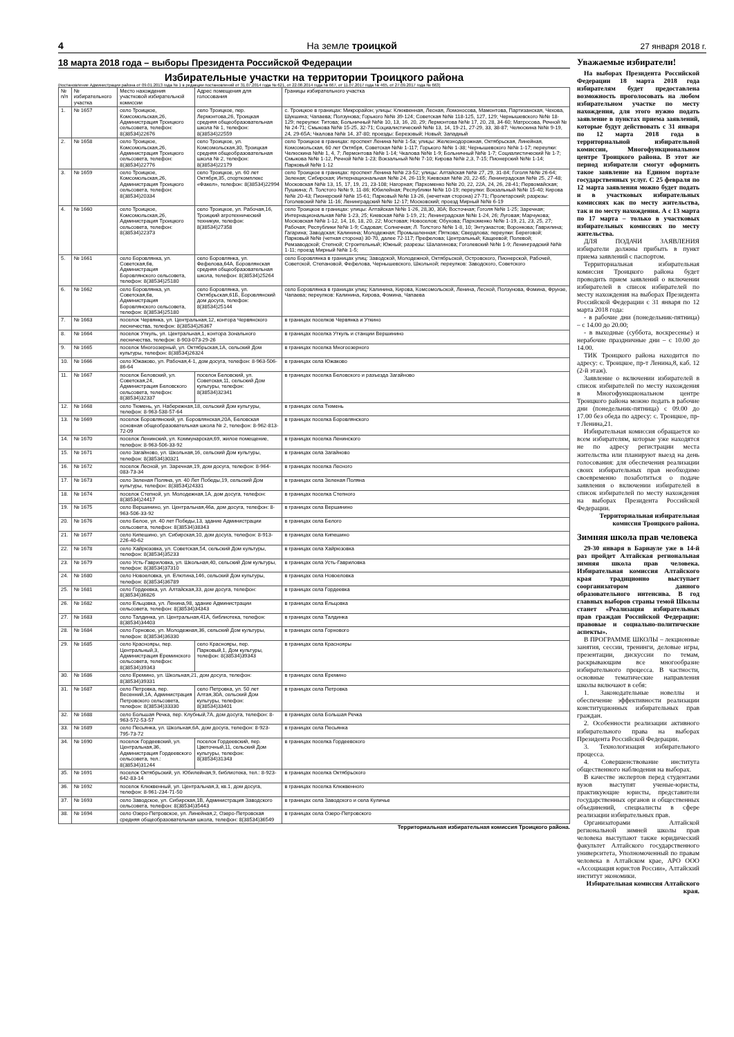4 На земле троицкой 27 января 2018 г.
18 марта 2018 года – выборы Президента Российской Федерации
Избирательные участки на территории Троицкого района
(постановление Администрации района от 09.01.2013 года № 1 в редакции постановлений от 31.07.2014 года № 621, от 22.08.2014 года № 667, от 11.07.2017 года № 465, от 27.09.2017 года № 663)
| № п/п | № избирательного участка | Место нахождения участковой избирательной комиссии | Адрес помещения для голосования | Границы избирательного участка |
| --- | --- | --- | --- | --- |
| 1. | № 1657 | село Троицкое, Комсомольская,26, Администрация Троицкого сельсовета, телефон: 8(38534)22676 | село Троицкое, пер. Лермонтова,26, Троицкая средняя общеобразовательная школа № 1, телефон: 8(38534)22559 | с. Троицкое в границах: Микрорайон; улицы: Клюквенная, Лесная, Ломоносова, Мамонтова, Партизанская, Чехова, Шукшина; Чапаева; Ползунова; Горького №№ 39-124; Советская №№ 118-125, 127, 129; Чернышевского №№ 18-129; переулки: Титова; Больничный №№ 10, 13, 16, 20, 29; Лермонтова №№ 17, 20, 28, 34-60; Матросова, Речной №№ 24-71; Смыкова №№ 15-25, 32-71; Социалистический №№ 13, 14, 19-21, 27-29, 33, 38-87; Челюскина №№ 9-19, 24, 29-65А; Чкалова №№ 14, 37-80; проезды: Березовый; Новый; Западный |
| 2. | № 1658 | село Троицкое, Комсомольская,26, Администрация Троицкого сельсовета, телефон: 8(38534)22776 | село Троицкое, ул. Комсомольская,30, Троицкая средняя общеобразовательная школа № 2, телефон: 8(38534)22179 | село Троицкое в границах: проспект Ленина №№ 1-5а; улицы: Железнодорожная, Октябрьская, Линейная, Комсомольская, 60 лет Октября, Советская №№ 1-117; Горького №№ 1-38; Чернышевского №№ 1-17; переулки: Челюскина №№ 1, 4, 7; Лермонтова №№ 1-14; Чкалова №№ 1-9; Больничный №№ 1-7; Социалистический № 1-7; Смыкова №№ 1-12, Речной №№ 1-23; Вокзальный №№ 7-10; Кирова №№ 2,3, 7-15; Пионерский №№ 1-14; Парковый №№ 1-12 |
| 3. | № 1659 | село Троицкое, Комсомольская,26, Администрация Троицкого сельсовета, телефон: 8(38534)20334 | село Троицкое, ул. 60 лет Октября,35, спорткомплекс «Факел», телефон: 8(38534)22994 | село Троицкое в границах: проспект Ленина №№ 23-52; улицы: Алтайская №№ 27, 29, 31-84; Гоголя №№ 26-64; Зеленая; Сибирская; Интернациональная №№ 24, 26-119; Киевская №№ 20, 22-65; Ленинградская №№ 25, 27-48; Московская №№ 13, 15, 17, 19, 21, 23-108; Нагорная; Пархоменко №№ 20, 22, 22А, 24, 26, 28-41; Первомайская; Пушкина; Л. Толстого №№ 9, 11-86; Юбилейная; Республики №№ 10-19; переулки: Вокзальный №№ 15-40; Кирова №№ 20-43; Пионерский №№ 15-61; Парковый №№ 13-26, (нечетная сторона) 27-71; Пролетарский; разрезы: Гоголевский №№ 11-16; Ленинградский №№ 12-17; Московский; проезд Мирный №№ 6-19 |
| 4. | № 1660 | село Троицкое, Комсомольская,26, Администрация Троицкого сельсовета, телефон: 8(38534)22373 | село Троицкое, ул. Рабочая,16, Троицкий агротехнический техникум, телефон: 8(38534)27358 | село Троицкое в границах: улицы: Алтайская №№ 1-26, 28,30, 30А; Восточная; Гоголя №№ 1-25; Заречная; Интернациональная №№ 1-23, 25; Киевская №№ 1-19, 21; Ленинградская №№ 1-24, 26; Луговая; Марчукова; Московская №№ 1-12, 14, 16, 18, 20, 22; Мостовая; Новоселов; Обухова; Пархоменко №№ 1-19, 21, 23, 25, 27; Рабочая; Республики №№ 1-9; Садовая; Солнечная; Л. Толстого №№ 1-8, 10; Энтузиастов; Воронкова; Гаврилина; Гагарина; Заводская; Калинина; Молодежная; Промышленная; Пяткова; Свердлова; переулки: Береговой; Парковый №№ (четная сторона) 30-70, далее 72-117; Префелова; Центральный; Кащеевой; Полевой; Ремзаводской; Степной; Строительный; Южный; разрезы: Шалагинова; Гоголевский №№ 1-9; Ленинградский №№ 1-11; проезд Мирный №№ 1-5; |
| 5. | № 1661 | село Боровлянка, ул. Советская,6в, Администрация Боровлянского сельсовета, телефон: 8(38534)25180 | село Боровлянка, ул. Фефелова,64А, Боровлянская средняя общеобразовательная школа, телефон: 8(38534)25264 | село Боровлянка в границах улиц: Заводской, Молодежной, Октябрьской, Островского, Пионерской, Рабочей, Советской, Степановой, Фефелова, Чернышевского, Школьной; переулков: Заводского, Советского |
| 6. | № 1662 | село Боровлянка, ул. Советская,6в, Администрация Боровлянского сельсовета, телефон: 8(38534)25180 | село Боровлянка, ул. Октябрьская,61Б, Боровлянский дом досуга, телефон: 8(38534)25144 | село Боровлянка в границах улиц: Калинина, Кирова, Комсомольской, Ленина, Лесной, Ползунова, Фомина, Фрунзе, Чапаева; переулков: Калинина, Кирова, Фомина, Чапаева |
| 7. | № 1663 | поселок Червянка, ул. Центральная,12, контора Червянского лесничества, телефон: 8(38534)26367 | | в границах поселков Червянка и Уткино |
| 8. | № 1664 | поселок Уткуль, ул. Центральная,1, контора Зонального лесничества, телефон: 8-903-073-29-26 | | в границах поселка Уткуль и станции Вершинино |
| 9. | № 1665 | поселок Многоозерный, ул. Октябрьская,1А, сельский Дом культуры, телефон: 8(38534)26324 | | в границах поселка Многоозерного |
| 10. | № 1666 | село Южаково, ул. Рабочая,4-1, дом досуга, телефон: 8-963-506-86-64 | | в границах села Южаково |
| 11. | № 1667 | поселок Беловский, ул. Советская,24, Администрация Беловского сельсовета, телефон: 8(38534)32337 | поселок Беловский, ул. Советская,11, сельский Дом культуры, телефон: 8(38534)32341 | в границах поселка Беловского и разъезда Загайново |
| 12. | № 1668 | село Тюмень, ул. Набережная,18, сельский Дом культуры, телефон: 8-963-538-57-64 | | в границах села Тюмень |
| 13. | № 1669 | поселок Боровлянский, ул. Боровлянская,20А, Беловская основная общеобразовательная школа № 2, телефон: 8-962-813-72-09 | | в границах поселка Боровлянского |
| 14. | № 1670 | поселок Ленинский, ул. Коммунарская,69, жилое помещение, телефон: 8-963-506-33-92 | | в границах поселка Ленинского |
| 15. | № 1671 | село Загайново, ул. Школьная,16, сельский Дом культуры, телефон: 8(38534)30321 | | в границах села Загайново |
| 16. | № 1672 | поселок Лесной, ул. Заречная,19, дом досуга, телефон: 8-964-083-73-34 | | в границах поселка Лесного |
| 17. | № 1673 | село Зеленая Поляна, ул. 40 Лет Победы,19, сельский Дом культуры, телефон: 8(38534)24331 | | в границах села Зеленая Поляна |
| 18. | № 1674 | поселок Степной, ул. Молодежная,1А, дом досуга, телефон: 8(38534)24417 | | в границах поселка Степного |
| 19. | № 1675 | село Вершинино, ул. Центральная,46а, дом досуга, телефон: 8-963-506-33-92 | | в границах села Вершинино |
| 20. | № 1676 | село Белое, ул. 40 лет Победы,13, здание Администрации сельсовета, телефон: 8(38534)38343 | | в границах села Белого |
| 21. | № 1677 | село Кипешино, ул. Сибирская,10, дом досуга, телефон: 8-913-226-40-62 | | в границах села Кипешино |
| 22. | № 1678 | село Хайрюзовка, ул. Советская,54, сельский Дом культуры, телефон: 8(38534)35233 | | в границах села Хайрюзовка |
| 23. | № 1679 | село Усть-Гавриловка, ул. Школьная,40, сельский Дом культуры, телефон: 8(38534)37310 | | в границах села Усть-Гавриловка |
| 24. | № 1680 | село Новоеловка, ул. Елютина,146, сельский Дом культуры, телефон: 8(38534)36789 | | в границах села Новоеловка |
| 25. | № 1681 | село Гордеевка, ул. Алтайская,33, дом досуга, телефон: 8(38534)36826 | | в границах села Гордеевка |
| 26. | № 1682 | село Ельцовка, ул. Ленина,98, здание Администрации сельсовета, телефон: 8(38534)34343 | | в границах села Ельцовка |
| 27. | № 1683 | село Талдинка, ул. Центральная,41А, библиотека, телефон: 8(38534)34403 | | в границах села Талдинка |
| 28. | № 1684 | село Горновое, ул. Молодежная,36, сельский Дом культуры, телефон: 8(38534)36330 | | в границах села Горнового |
| 29. | № 1685 | село Краснояры, пер. Центральный,3, Администрация Ереминского сельсовета, телефон: 8(38534)39343 | село Краснояры, пер. Парковый,1, Дом культуры, телефон: 8(38534)39343 | в границах села Краснояры |
| 30. | № 1686 | село Еремино, ул. Школьная,21, дом досуга, телефон: 8(38534)39331 | | в границах села Еремино |
| 31. | № 1687 | село Петровка, пер. Весенний,1А, Администрация Петровского сельсовета, телефон: 8(38534)33330 | село Петровка, ул. 50 лет Алтая,30А, сельский Дом культуры, телефон: 8(38534)33401 | в границах села Петровка |
| 32. | № 1688 | село Большая Речка, пер. Клубный,7А, дом досуга, телефон: 8-963-572-53-57 | | в границах села Большая Речка |
| 33. | № 1689 | село Песьянка, ул. Школьная,6А, дом досуга, телефон: 8-923-795-73-72 | | в границах села Песьянка |
| 34. | № 1690 | поселок Гордеевский, ул. Центральная,36, Администрация Гордеевского сельсовета, тел.: 8(38534)31244 | поселок Гордеевский, пер. Цветочный,11, сельский Дом культуры, телефон: 8(38534)31343 | в границах поселка Гордеевского |
| 35. | № 1691 | поселок Октябрьский, ул. Юбилейная,9, библиотека, тел.: 8-923-642-83-14 | | в границах поселка Октябрьского |
| 36. | № 1692 | поселок Клюквенный, ул. Центральная,3, кв.1, дом досуга, телефон: 8-961-234-71-50 | | в границах поселка Клюквенного |
| 37. | № 1693 | село Заводское, ул. Сибирская,1В, Администрация Заводского сельсовета, телефон: 8(38534)35443 | | в границах села Заводского и села Куличье |
| 38. | № 1694 | село Озеро-Петровское, ул. Линейная,2, Озеро-Петровская средняя общеобразовательная школа, телефон: 8(38534)36549 | | в границах села Озеро-Петровского |
Территориальная избирательная комиссия Троицкого района.
Уважаемые избиратели!
На выборах Президента Российской Федерации 18 марта 2018 года избирателям будет предоставлена возможность проголосовать на любом избирательном участке по месту нахождения, для этого нужно подать заявление в пунктах приема заявлений, которые будут действовать с 31 января по 12 марта 2018 года в территориальной избирательной комиссии, Многофункциональном центре Троицкого района. В этот же период избиратели смогут оформить такое заявление на Едином портале государственных услуг. С 25 февраля по 12 марта заявления можно будет подать и в участковых избирательных комиссиях как по месту жительства, так и по месту нахождения. А с 13 марта по 17 марта – только в участковых избирательных комиссиях по месту жительства.
ДЛЯ ПОДАЧИ ЗАЯВЛЕНИЯ избиратели должны прибыть в пункт приема заявлений с паспортом.
Территориальная избирательная комиссия Троицкого района будет проводить прием заявлений о включении избирателей в список избирателей по месту нахождения на выборах Президента Российской Федерации с 31 января по 12 марта 2018 года:
- в рабочие дни (понедельник-пятница) – с 14.00 до 20.00;
- в выходные (суббота, воскресенье) и нерабочие праздничные дни – с 10.00 до 14.00.
ТИК Троицкого района находится по адресу: с. Троицкое, пр-т Ленина,8, каб. 12 (2-й этаж).
Заявление о включении избирателей в список избирателей по месту нахождения в Многофункциональном центре Троицкого района можно подать в рабочие дни (понедельник-пятница) с 09.00 до 17.00 без обеда по адресу: с. Троицкое, пр-т Ленина,21.
Избирательная комиссия обращается ко всем избирателям, которые уже находятся не по адресу регистрации места жительства или планируют выезд на день голосования: для обеспечения реализации своих избирательных прав необходимо своевременно позаботиться о подаче заявления о включении избирателей в список избирателей по месту нахождения на выборах Президента Российской Федерации.
Территориальная избирательная комиссия Троицкого района.
Зимняя школа прав человека
29-30 января в Барнауле уже в 14-й раз пройдет Алтайская региональная зимняя школа прав человека. Избирательная комиссия Алтайского края традиционно выступает соорганизатором данного образовательного интенсива. В год главных выборов страны темой Школы станет «Реализация избирательных прав граждан Российской Федерации: правовые и социально-политические аспекты».
В ПРОГРАММЕ ШКОЛЫ – лекционные занятия, сессии, тренинги, деловые игры, презентации, дискуссии по темам, раскрывающим все многообразие избирательного процесса. В частности, основные тематические направления школы включают в себя:
1. Законодательные новеллы и обеспечение эффективности реализации конституционных избирательных прав граждан.
2. Особенности реализации активного избирательного права на выборах Президента Российской Федерации.
3. Технологизация избирательного процесса.
4. Совершенствование института общественного наблюдения на выборах.
В качестве экспертов перед студентами вузов выступят ученые-юристы, практикующие юристы, представители государственных органов и общественных объединений, специалисты в сфере реализации избирательных прав.
Организаторами Алтайской региональной зимней школы прав человека выступают также юридический факультет Алтайского государственного университета, Уполномоченный по правам человека в Алтайском крае, АРО ООО «Ассоциация юристов России», Алтайский институт экономики.
Избирательная комиссия Алтайского края.